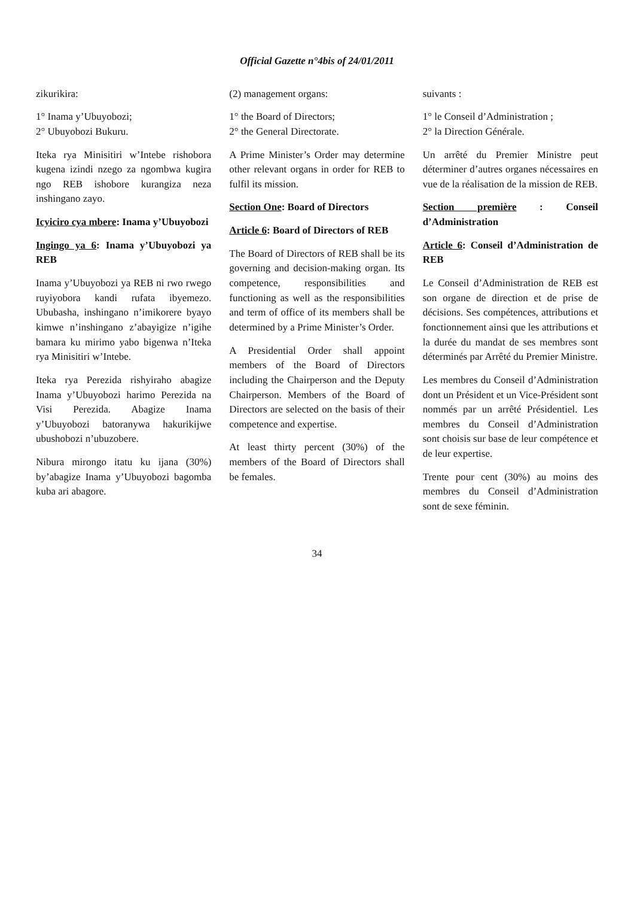Official Gazette n°4bis of 24/01/2011
zikurikira:
1° Inama y’Ubuyobozi;
2° Ubuyobozi Bukuru.
Iteka rya Minisitiri w’Intebe rishobora kugena izindi nzego za ngombwa kugira ngo REB ishobore kurangiza neza inshingano zayo.
Icyiciro cya mbere: Inama y’Ubuyobozi
Ingingo ya 6: Inama y’Ubuyobozi ya REB
Inama y’Ubuyobozi ya REB ni rwo rwego ruyiyobora kandi rufata ibyemezo. Ububasha, inshingano n’imikorere byayo kimwe n’inshingano z’abayigize n’igihe bamara ku mirimo yabo bigenwa n’Iteka rya Minisitiri w’Intebe.
Iteka rya Perezida rishyiraho abagize Inama y’Ubuyobozi harimo Perezida na Visi Perezida. Abagize Inama y’Ubuyobozi batoranywa hakurikijwe ubushobozi n’ubuzobere.
Nibura mirongo itatu ku ijana (30%) by’abagize Inama y’Ubuyobozi bagomba kuba ari abagore.
(2) management organs:
1° the Board of Directors;
2° the General Directorate.
A Prime Minister’s Order may determine other relevant organs in order for REB to fulfil its mission.
Section One: Board of Directors
Article 6: Board of Directors of REB
The Board of Directors of REB shall be its governing and decision-making organ. Its competence, responsibilities and functioning as well as the responsibilities and term of office of its members shall be determined by a Prime Minister’s Order.
A Presidential Order shall appoint members of the Board of Directors including the Chairperson and the Deputy Chairperson. Members of the Board of Directors are selected on the basis of their competence and expertise.
At least thirty percent (30%) of the members of the Board of Directors shall be females.
suivants :
1° le Conseil d’Administration ;
2° la Direction Générale.
Un arrêté du Premier Ministre peut déterminer d’autres organes nécessaires en vue de la réalisation de la mission de REB.
Section première : Conseil d’Administration
Article 6: Conseil d’Administration de REB
Le Conseil d’Administration de REB est son organe de direction et de prise de décisions. Ses compétences, attributions et fonctionnement ainsi que les attributions et la durée du mandat de ses membres sont déterminés par Arrêté du Premier Ministre.
Les membres du Conseil d’Administration dont un Président et un Vice-Président sont nommés par un arrêté Présidentiel. Les membres du Conseil d’Administration sont choisis sur base de leur compétence et de leur expertise.
Trente pour cent (30%) au moins des membres du Conseil d’Administration sont de sexe féminin.
34